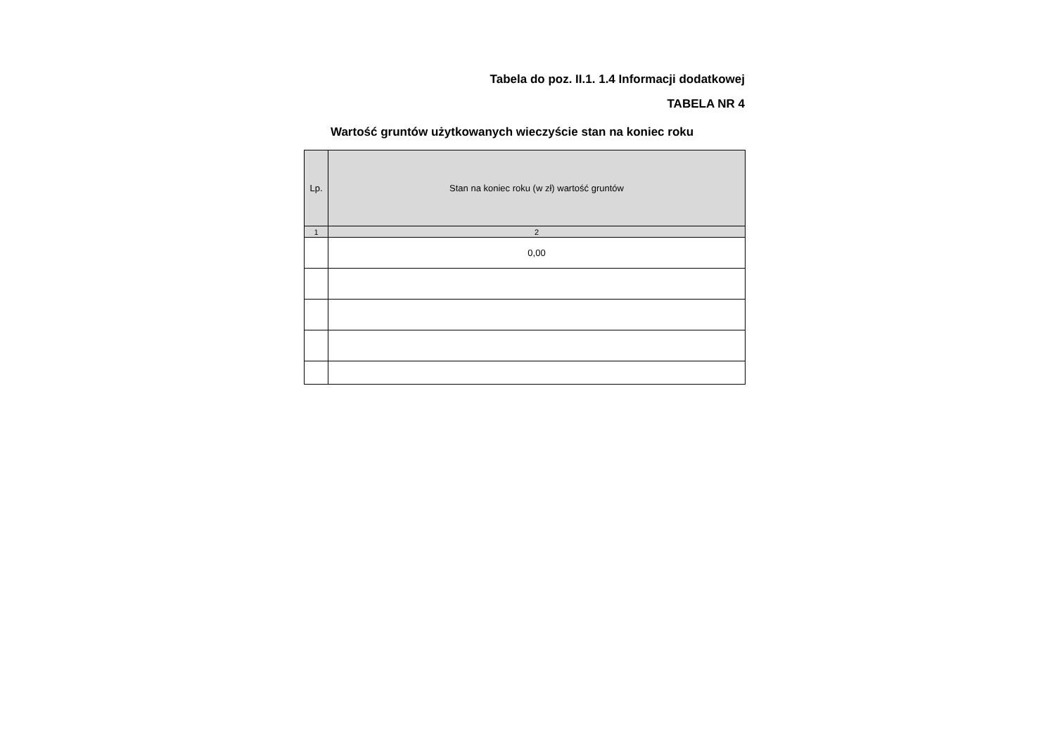Tabela do poz. II.1. 1.4 Informacji dodatkowej
TABELA NR 4
Wartość gruntów użytkowanych wieczyście stan na koniec roku
| Lp. | Stan na koniec roku (w zł) wartość gruntów |
| --- | --- |
| 1 | 2 |
| | 0,00 |